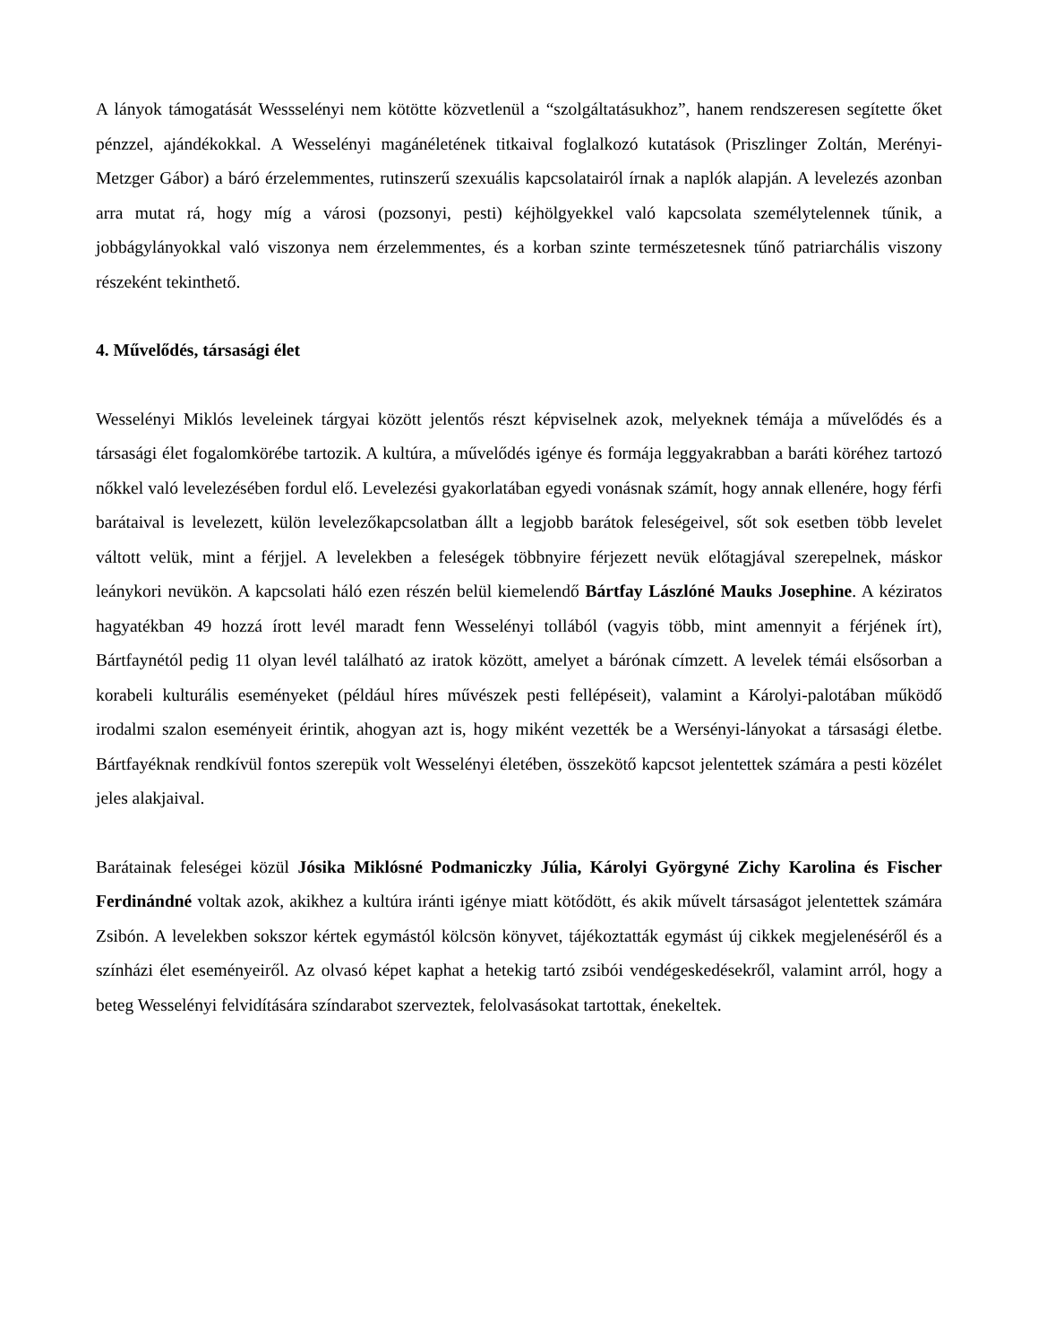A lányok támogatását Wessselényi nem kötötte közvetlenül a “szolgáltatásukhoz”, hanem rendszeresen segítette őket pénzzel, ajándékokkal. A Wesselényi magánéletének titkaival foglalkozó kutatások (Priszlinger Zoltán, Merényi-Metzger Gábor) a báró érzelemmentes, rutinszerű szexuális kapcsolatairól írnak a naplók alapján. A levelezés azonban arra mutat rá, hogy míg a városi (pozsonyi, pesti) kéjhölgyekkel való kapcsolata személytelennek tűnik, a jobbágylányokkal való viszonya nem érzelemmentes, és a korban szinte természetesnek tűnő patriarchális viszony részeként tekinthető.
4. Művelődés, társasági élet
Wesselényi Miklós leveleinek tárgyai között jelentős részt képviselnek azok, melyeknek témája a művelődés és a társasági élet fogalomkörébe tartozik. A kultúra, a művelődés igénye és formája leggyakrabban a baráti köréhez tartozó nőkkel való levelezésében fordul elő. Levelezési gyakorlatában egyedi vonásnak számít, hogy annak ellenére, hogy férfi barátaival is levelezett, külön levelezőkapcsolatban állt a legjobb barátok feleségeivel, sőt sok esetben több levelet váltott velük, mint a férjjel. A levelekben a feleségek többnyire férjezett nevük előtagjával szerepelnek, máskor leánykori nevükön. A kapcsolati háló ezen részén belül kiemelendő Bártfay Lászlóné Mauks Josephine. A kéziratos hagyatékban 49 hozzá írott levél maradt fenn Wesselényi tollából (vagyis több, mint amennyit a férjének írt), Bártfaynétól pedig 11 olyan levél található az iratok között, amelyet a bárónak címzett. A levelek témái elsősorban a korabeli kulturális eseményeket (például híres művészek pesti fellépéseit), valamint a Károlyi-palotában működő irodalmi szalon eseményeit érintik, ahogyan azt is, hogy miként vezették be a Wersényi-lányokat a társasági életbe. Bártfayéknak rendkívül fontos szerepük volt Wesselényi életében, összekötő kapcsot jelentettek számára a pesti közélet jeles alakjaival.
Barátainak feleségei közül Jósika Miklósné Podmaniczky Júlia, Károlyi Györgyné Zichy Karolina és Fischer Ferdinándné voltak azok, akikhez a kultúra iránti igénye miatt kötődött, és akik művelt társaságot jelentettek számára Zsibón. A levelekben sokszor kértek egymástól kölcsön könyvet, tájékoztatták egymást új cikkek megjelenéséről és a színházi élet eseményeiről. Az olvasó képet kaphat a hetekig tartó zsibói vendégeskedésekről, valamint arról, hogy a beteg Wesselényi felvidítására színdarabot szerveztek, felolvasásokat tartottak, énekeltek.